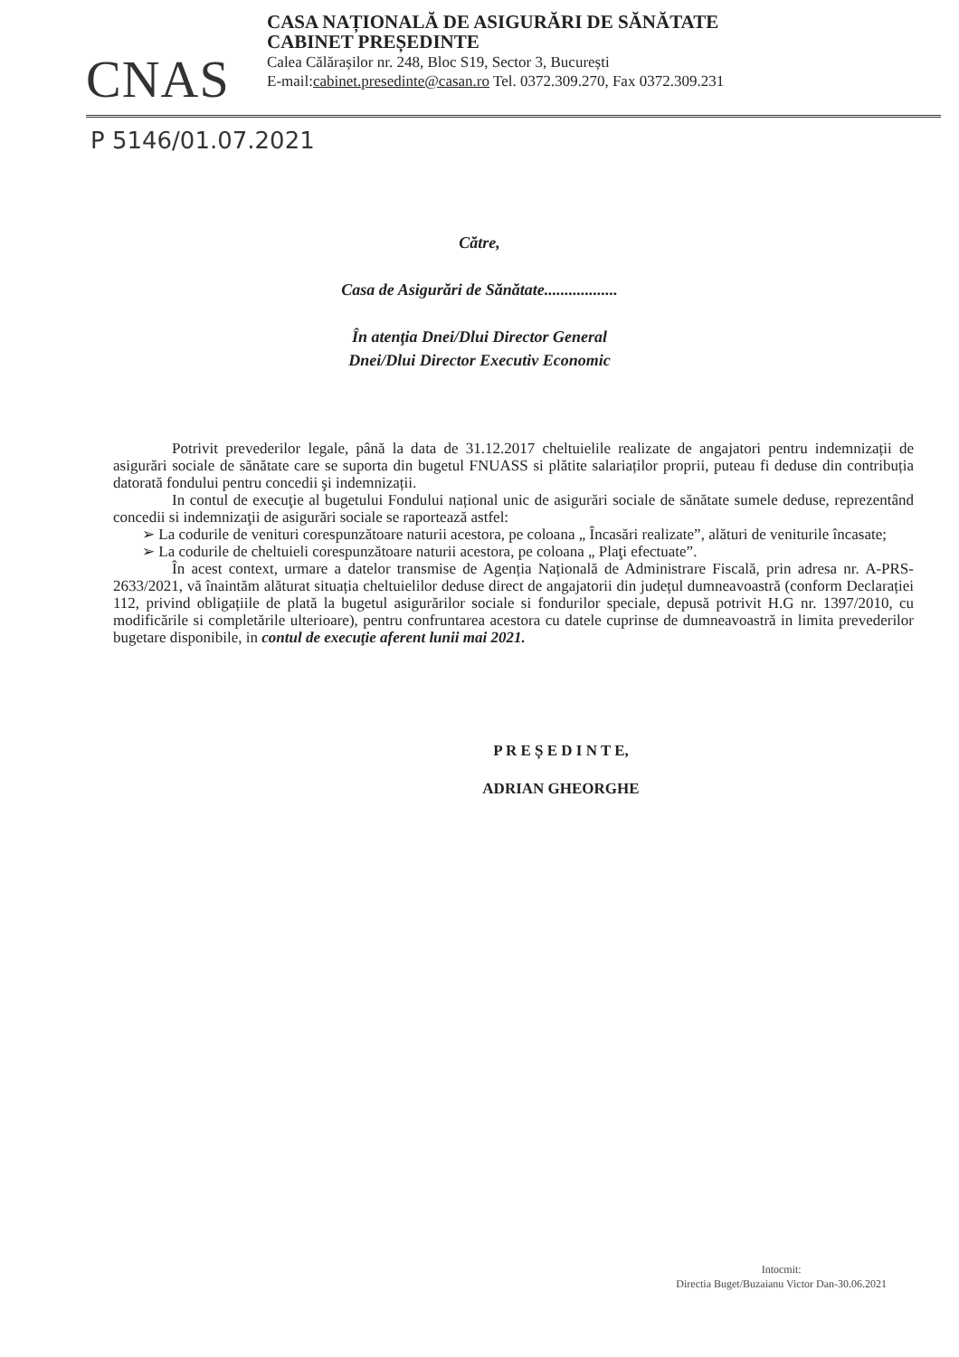CNAS
CASA NAȚIONALĂ DE ASIGURĂRI DE SĂNĂTATE
CABINET PREȘEDINTE
Calea Călărașilor nr. 248, Bloc S19, Sector 3, București
E-mail:cabinet.presedinte@casan.ro Tel. 0372.309.270, Fax 0372.309.231
P 5146/01.07.2021
Către,
Casa de Asigurări de Sănătate..................
În atenţia Dnei/Dlui Director General
Dnei/Dlui Director Executiv Economic
Potrivit prevederilor legale, până la data de 31.12.2017 cheltuielile realizate de angajatori pentru indemnizații de asigurări sociale de sănătate care se suporta din bugetul FNUASS si plătite salariaților proprii, puteau fi deduse din contribuția datorată fondului pentru concedii şi indemnizații.
In contul de execuţie al bugetului Fondului național unic de asigurări sociale de sănătate sumele deduse, reprezentând concedii si indemnizaţii de asigurări sociale se raportează astfel:
➢ La codurile de venituri corespunzătoare naturii acestora, pe coloana „ Încasări realizate”, alături de veniturile încasate;
➢ La codurile de cheltuieli corespunzătoare naturii acestora, pe coloana „ Plaţi efectuate”.
În acest context, urmare a datelor transmise de Agenția Națională de Administrare Fiscală, prin adresa nr. A-PRS-2633/2021, vă înaintăm alăturat situația cheltuielilor deduse direct de angajatorii din județul dumneavoastră (conform Declarației 112, privind obligațiile de plată la bugetul asigurărilor sociale si fondurilor speciale, depusă potrivit H.G nr. 1397/2010, cu modificările si completările ulterioare), pentru confruntarea acestora cu datele cuprinse de dumneavoastră in limita prevederilor bugetare disponibile, in contul de execuţie aferent lunii mai 2021.
P R E Ș E D I N T E,
ADRIAN GHEORGHE
Intocmit:
Directia Buget/Buzaianu Victor Dan-30.06.2021